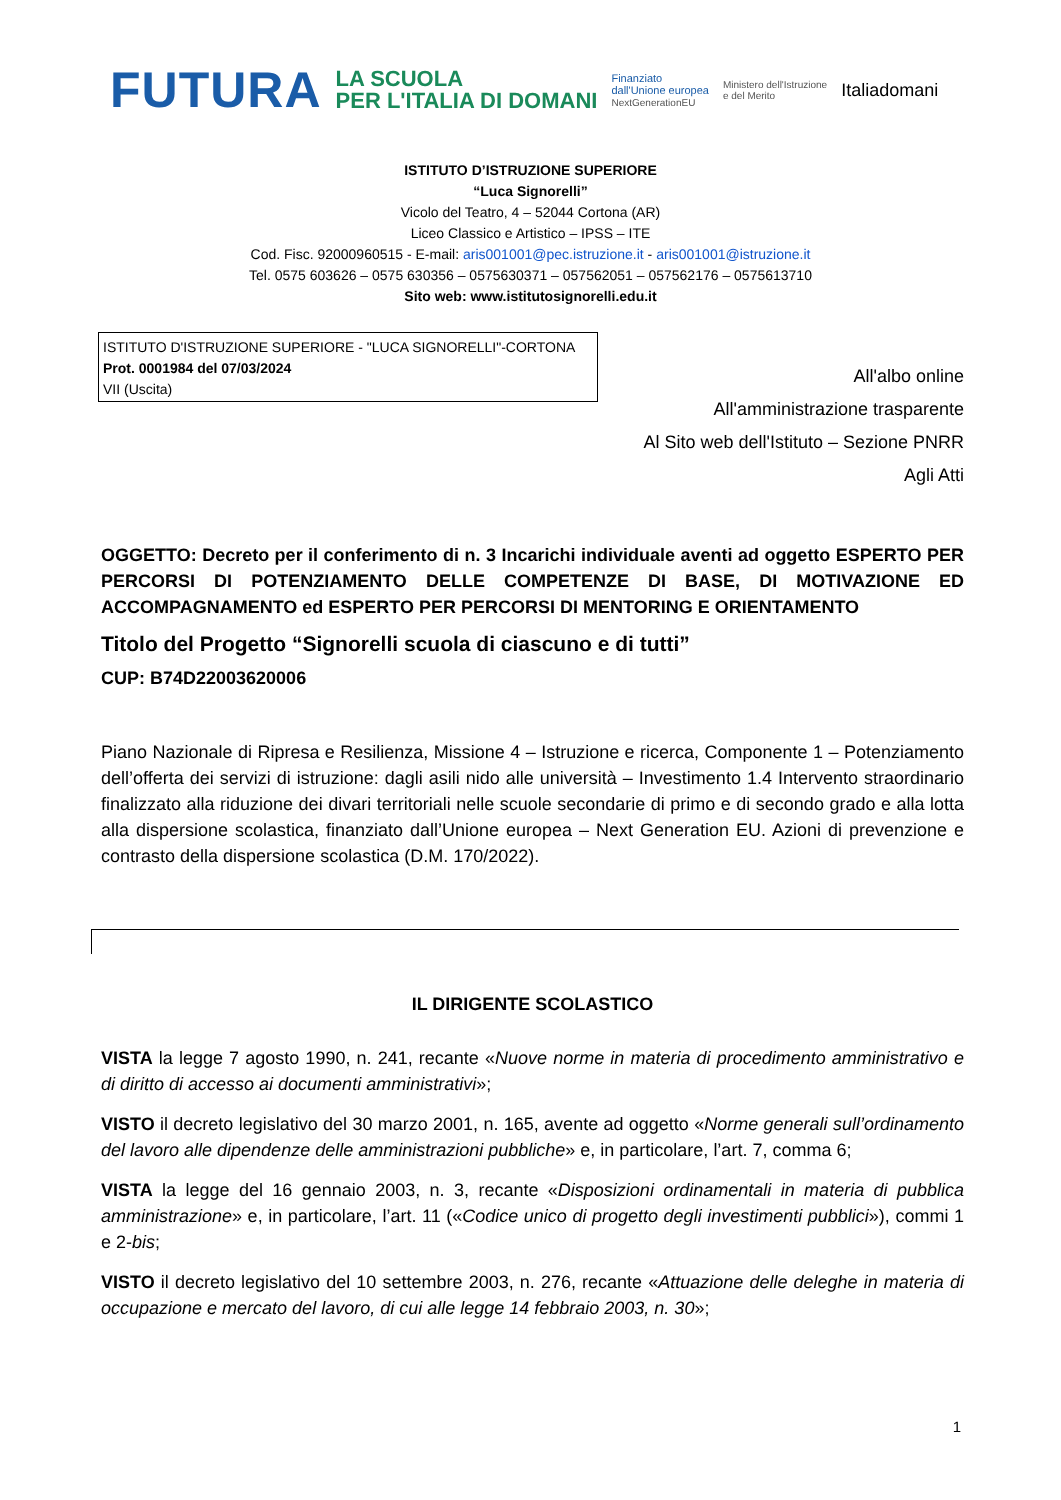FUTURA LA SCUOLA
PER L'ITALIA DI DOMANI Finanziato
dall'Unione europea
NextGenerationEU Ministero dell'Istruzione
e del Merito Italiadomani
ISTITUTO D’ISTRUZIONE SUPERIORE
“Luca Signorelli”
Vicolo del Teatro, 4 – 52044 Cortona (AR)
Liceo Classico e Artistico – IPSS – ITE
Cod. Fisc. 92000960515 - E-mail: aris001001@pec.istruzione.it - aris001001@istruzione.it
Tel. 0575 603626 – 0575 630356 – 0575630371 – 057562051 – 057562176 – 0575613710
Sito web: www.istitutosignorelli.edu.it
ISTITUTO D'ISTRUZIONE SUPERIORE - "LUCA SIGNORELLI"-CORTONA
Prot. 0001984 del 07/03/2024
VII (Uscita)
All'albo online
All'amministrazione trasparente
Al Sito web dell'Istituto – Sezione PNRR
Agli Atti
OGGETTO: Decreto per il conferimento di n. 3 Incarichi individuale aventi ad oggetto ESPERTO PER PERCORSI DI POTENZIAMENTO DELLE COMPETENZE DI BASE, DI MOTIVAZIONE ED ACCOMPAGNAMENTO ed ESPERTO PER PERCORSI DI MENTORING E ORIENTAMENTO
Titolo del Progetto “Signorelli scuola di ciascuno e di tutti”
CUP: B74D22003620006
Piano Nazionale di Ripresa e Resilienza, Missione 4 – Istruzione e ricerca, Componente 1 – Potenziamento dell’offerta dei servizi di istruzione: dagli asili nido alle università – Investimento 1.4 Intervento straordinario finalizzato alla riduzione dei divari territoriali nelle scuole secondarie di primo e di secondo grado e alla lotta alla dispersione scolastica, finanziato dall’Unione europea – Next Generation EU. Azioni di prevenzione e contrasto della dispersione scolastica (D.M. 170/2022).
IL DIRIGENTE SCOLASTICO
VISTA la legge 7 agosto 1990, n. 241, recante «Nuove norme in materia di procedimento amministrativo e di diritto di accesso ai documenti amministrativi»;
VISTO il decreto legislativo del 30 marzo 2001, n. 165, avente ad oggetto «Norme generali sull’ordinamento del lavoro alle dipendenze delle amministrazioni pubbliche» e, in particolare, l’art. 7, comma 6;
VISTA la legge del 16 gennaio 2003, n. 3, recante «Disposizioni ordinamentali in materia di pubblica amministrazione» e, in particolare, l’art. 11 («Codice unico di progetto degli investimenti pubblici»), commi 1 e 2-bis;
VISTO il decreto legislativo del 10 settembre 2003, n. 276, recante «Attuazione delle deleghe in materia di occupazione e mercato del lavoro, di cui alle legge 14 febbraio 2003, n. 30»;
1